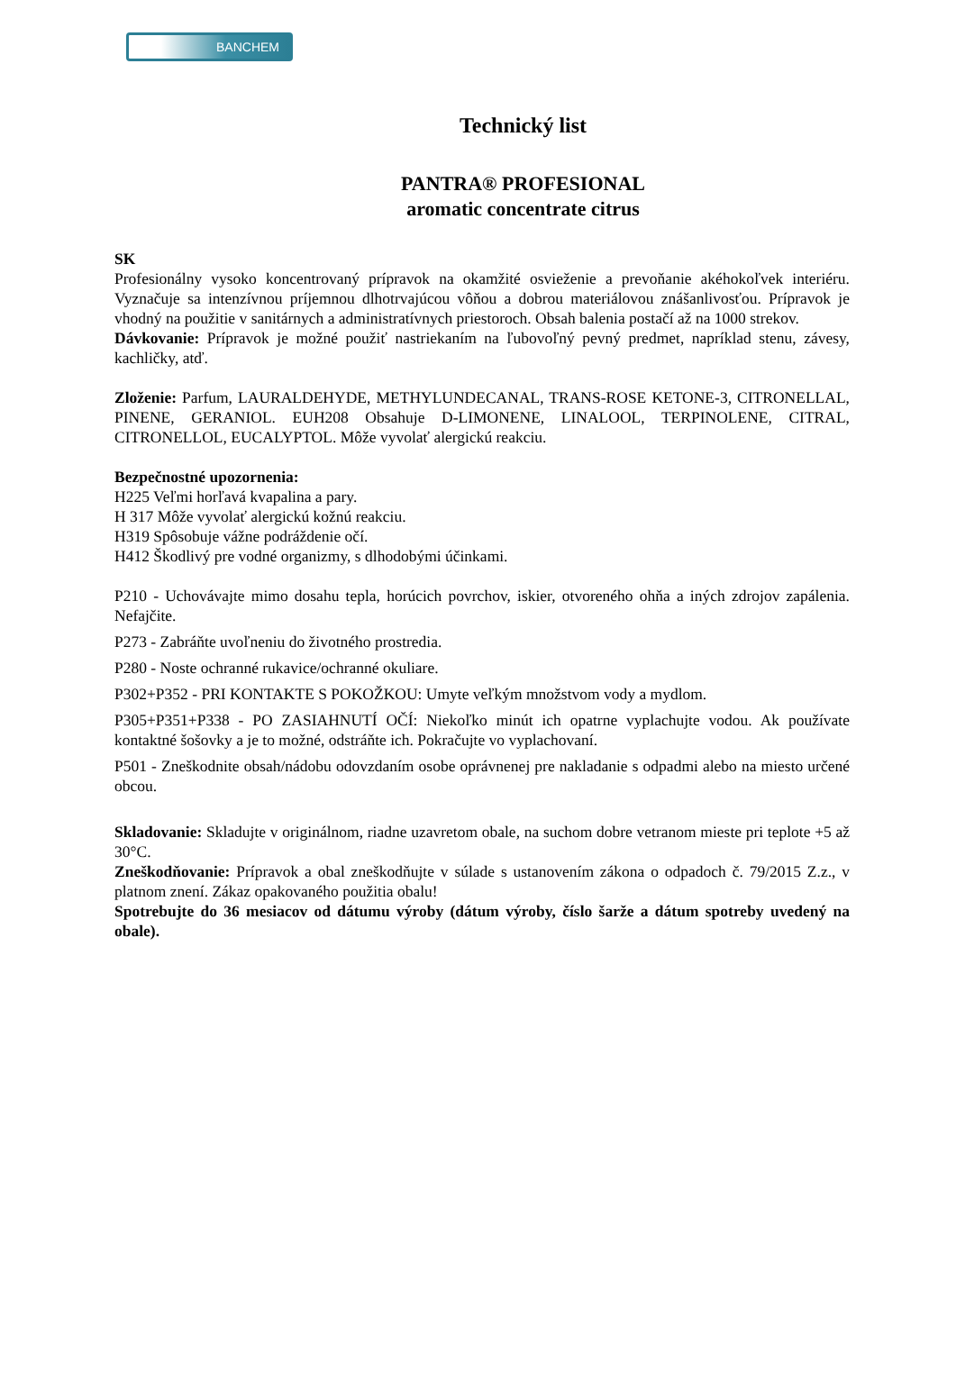BANCHEM
Technický list
PANTRA® PROFESIONAL
aromatic concentrate citrus
SK
Profesionálny vysoko koncentrovaný prípravok na okamžité osvieženie a prevoňanie akéhokoľvek interiéru. Vyznačuje sa intenzívnou príjemnou dlhotrvajúcou vôňou a dobrou materiálovou znášanlivosťou. Prípravok je vhodný na použitie v sanitárnych a administratívnych priestoroch. Obsah balenia postačí až na 1000 strekov.
Dávkovanie: Prípravok je možné použiť nastriekaním na ľubovoľný pevný predmet, napríklad stenu, závesy, kachličky, atď.
Zloženie: Parfum, LAURALDEHYDE, METHYLUNDECANAL, TRANS-ROSE KETONE-3, CITRONELLAL, PINENE, GERANIOL. EUH208 Obsahuje D-LIMONENE, LINALOOL, TERPINOLENE, CITRAL, CITRONELLOL, EUCALYPTOL. Môže vyvolať alergickú reakciu.
Bezpečnostné upozornenia:
H225 Veľmi horľavá kvapalina a pary.
H 317 Môže vyvolať alergickú kožnú reakciu.
H319 Spôsobuje vážne podráždenie očí.
H412 Škodlivý pre vodné organizmy, s dlhodobými účinkami.
P210 - Uchovávajte mimo dosahu tepla, horúcich povrchov, iskier, otvoreného ohňa a iných zdrojov zapálenia. Nefajčite.
P273 - Zabráňte uvoľneniu do životného prostredia.
P280 - Noste ochranné rukavice/ochranné okuliare.
P302+P352 - PRI KONTAKTE S POKOŽKOU: Umyte veľkým množstvom vody a mydlom.
P305+P351+P338 - PO ZASIAHNUTÍ OČÍ: Niekoľko minút ich opatrne vyplachujte vodou. Ak používate kontaktné šošovky a je to možné, odstráňte ich. Pokračujte vo vyplachovaní.
P501 - Zneškodnite obsah/nádobu odovzdaním osobe oprávnenej pre nakladanie s odpadmi alebo na miesto určené obcou.
Skladovanie: Skladujte v originálnom, riadne uzavretom obale, na suchom dobre vetranom mieste pri teplote +5 až 30°C.
Zneškodňovanie: Prípravok a obal zneškodňujte v súlade s ustanovením zákona o odpadoch č. 79/2015 Z.z., v platnom znení. Zákaz opakovaného použitia obalu!
Spotrebujte do 36 mesiacov od dátumu výroby (dátum výroby, číslo šarže a dátum spotreby uvedený na obale).